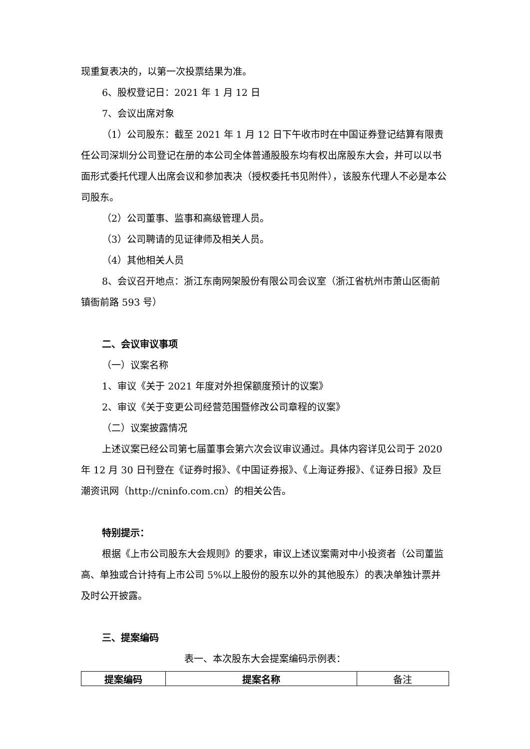现重复表决的，以第一次投票结果为准。
6、股权登记日：2021 年 1 月 12 日
7、会议出席对象
（1）公司股东：截至 2021 年 1 月 12 日下午收市时在中国证券登记结算有限责任公司深圳分公司登记在册的本公司全体普通股股东均有权出席股东大会，并可以以书面形式委托代理人出席会议和参加表决（授权委托书见附件），该股东代理人不必是本公司股东。
（2）公司董事、监事和高级管理人员。
（3）公司聘请的见证律师及相关人员。
（4）其他相关人员
8、会议召开地点：浙江东南网架股份有限公司会议室（浙江省杭州市萧山区衙前镇衙前路 593 号）
二、会议审议事项
（一）议案名称
1、审议《关于 2021 年度对外担保额度预计的议案》
2、审议《关于变更公司经营范围暨修改公司章程的议案》
（二）议案披露情况
上述议案已经公司第七届董事会第六次会议审议通过。具体内容详见公司于 2020 年 12 月 30 日刊登在《证券时报》、《中国证券报》、《上海证券报》、《证券日报》及巨潮资讯网（http://cninfo.com.cn）的相关公告。
特别提示：
根据《上市公司股东大会规则》的要求，审议上述议案需对中小投资者（公司董监高、单独或合计持有上市公司 5%以上股份的股东以外的其他股东）的表决单独计票并及时公开披露。
三、提案编码
表一、本次股东大会提案编码示例表：
| 提案编码 | 提案名称 | 备注 |